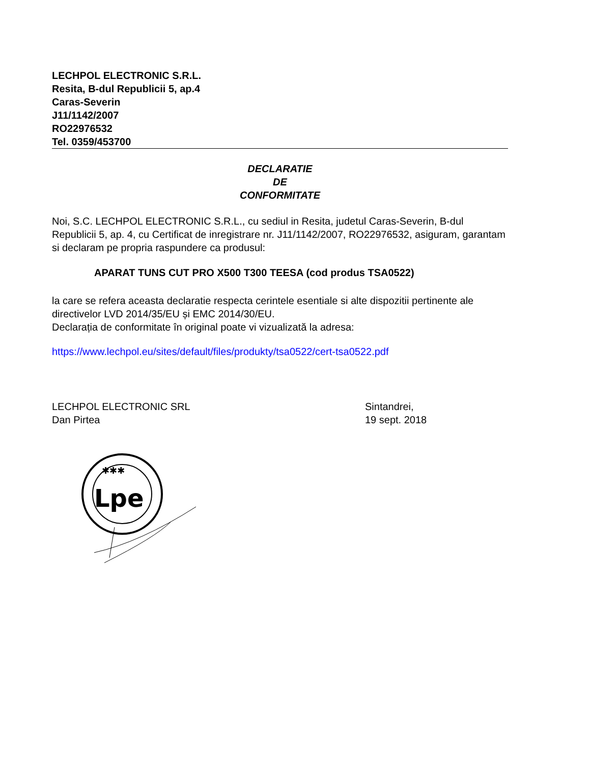LECHPOL ELECTRONIC S.R.L.
Resita, B-dul Republicii 5, ap.4
Caras-Severin
J11/1142/2007
RO22976532
Tel. 0359/453700
DECLARATIE
DE
CONFORMITATE
Noi, S.C. LECHPOL ELECTRONIC S.R.L., cu sediul in Resita, judetul Caras-Severin, B-dul Republicii 5, ap. 4, cu Certificat de inregistrare nr. J11/1142/2007, RO22976532, asiguram, garantam si declaram pe propria raspundere ca produsul:
APARAT TUNS CUT PRO X500 T300 TEESA (cod produs TSA0522)
la care se refera aceasta declaratie respecta cerintele esentiale si alte dispozitii pertinente ale directivelor LVD 2014/35/EU și EMC 2014/30/EU.
Declarația de conformitate în original poate vi vizualizată la adresa:
https://www.lechpol.eu/sites/default/files/produkty/tsa0522/cert-tsa0522.pdf
LECHPOL ELECTRONIC SRL
Dan Pirtea
Sintandrei,
19 sept. 2018
✱✱✱
Lpe